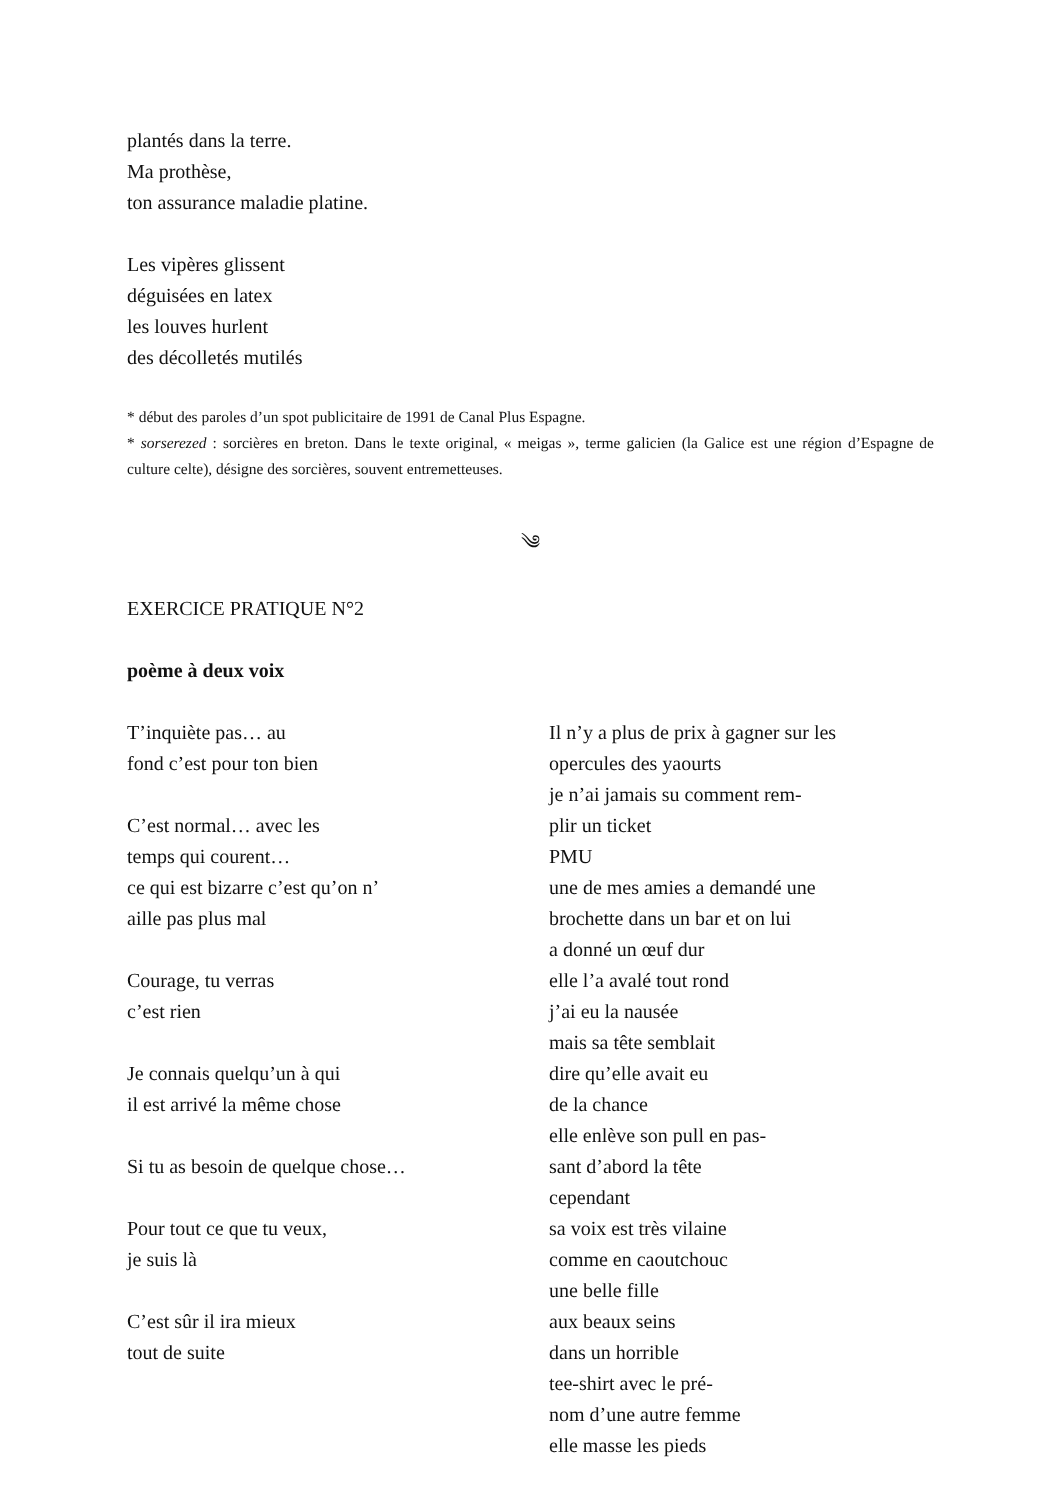plantés dans la terre.
Ma prothèse,
ton assurance maladie platine.
Les vipères glissent
déguisées en latex
les louves hurlent
des décolletés mutilés
* début des paroles d’un spot publicitaire de 1991 de Canal Plus Espagne.
* sorserezed : sorcières en breton. Dans le texte original, « meigas », terme galicien (la Galice est une région d’Espagne de culture celte), désigne des sorcières, souvent entremetteuses.
༄
EXERCICE PRATIQUE N°2
poème à deux voix
T’inquiète pas… au
fond c’est pour ton bien
C’est normal… avec les
temps qui courent…
ce qui est bizarre c’est qu’on n’
aille pas plus mal
Courage, tu verras
c’est rien
Je connais quelqu’un à qui
il est arrivé la même chose
Si tu as besoin de quelque chose…
Pour tout ce que tu veux,
je suis là
C’est sûr il ira mieux
tout de suite
Il n’y a plus de prix à gagner sur les
opercules des yaourts
je n’ai jamais su comment rem-
plir un ticket
PMU
une de mes amies a demandé une
brochette dans un bar et on lui
a donné un œuf dur
elle l’a avalé tout rond
j’ai eu la nausée
mais sa tête semblait
dire qu’elle avait eu
de la chance
elle enlève son pull en pas-
sant d’abord la tête
cependant
sa voix est très vilaine
comme en caoutchouc
une belle fille
aux beaux seins
dans un horrible
tee-shirt avec le pré-
nom d’une autre femme
elle masse les pieds